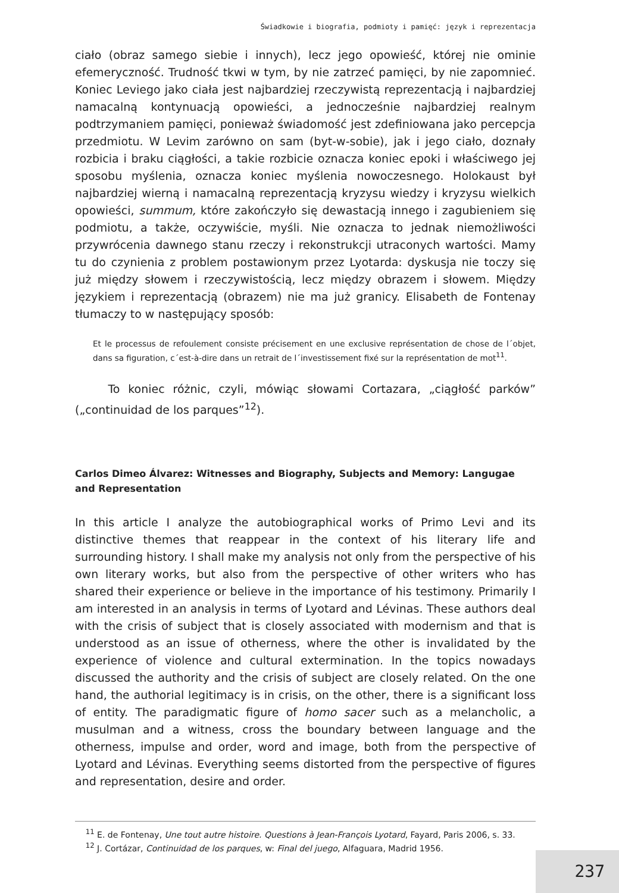Świadkowie i biografia, podmioty i pamięć: język i reprezentacja
ciało (obraz samego siebie i innych), lecz jego opowieść, której nie ominie efemeryczność. Trudność tkwi w tym, by nie zatrzeć pamięci, by nie zapomnieć. Koniec Leviego jako ciała jest najbardziej rzeczywistą reprezentacją i najbardziej namacalną kontynuacją opowieści, a jednocześnie najbardziej realnym podtrzymaniem pamięci, ponieważ świadomość jest zdefiniowana jako percepcja przedmiotu. W Levim zarówno on sam (byt-w-sobie), jak i jego ciało, doznały rozbicia i braku ciągłości, a takie rozbicie oznacza koniec epoki i właściwego jej sposobu myślenia, oznacza koniec myślenia nowoczesnego. Holokaust był najbardziej wierną i namacalną reprezentacją kryzysu wiedzy i kryzysu wielkich opowieści, summum, które zakończyło się dewastacją innego i zagubieniem się podmiotu, a także, oczywiście, myśli. Nie oznacza to jednak niemożliwości przywrócenia dawnego stanu rzeczy i rekonstrukcji utraconych wartości. Mamy tu do czynienia z problem postawionym przez Lyotarda: dyskusja nie toczy się już między słowem i rzeczywistością, lecz między obrazem i słowem. Między językiem i reprezentacją (obrazem) nie ma już granicy. Elisabeth de Fontenay tłumaczy to w następujący sposób:
Et le processus de refoulement consiste précisement en une exclusive représentation de chose de l´objet, dans sa figuration, c´est-à-dire dans un retrait de l´investissement fixé sur la représentation de mot<sup>11</sup>.
To koniec różnic, czyli, mówiąc słowami Cortazara, „ciągłość parków” („continuidad de los parques”<sup>12</sup>).
Carlos Dimeo Álvarez: Witnesses and Biography, Subjects and Memory: Langugae and Representation
In this article I analyze the autobiographical works of Primo Levi and its distinctive themes that reappear in the context of his literary life and surrounding history. I shall make my analysis not only from the perspective of his own literary works, but also from the perspective of other writers who has shared their experience or believe in the importance of his testimony. Primarily I am interested in an analysis in terms of Lyotard and Lévinas. These authors deal with the crisis of subject that is closely associated with modernism and that is understood as an issue of otherness, where the other is invalidated by the experience of violence and cultural extermination. In the topics nowadays discussed the authority and the crisis of subject are closely related. On the one hand, the authorial legitimacy is in crisis, on the other, there is a significant loss of entity. The paradigmatic figure of homo sacer such as a melancholic, a musulman and a witness, cross the boundary between language and the otherness, impulse and order, word and image, both from the perspective of Lyotard and Lévinas. Everything seems distorted from the perspective of figures and representation, desire and order.
<sup>11</sup> E. de Fontenay, Une tout autre histoire. Questions à Jean-François Lyotard, Fayard, Paris 2006, s. 33.
<sup>12</sup> J. Cortázar, Continuidad de los parques, w: Final del juego, Alfaguara, Madrid 1956.
237